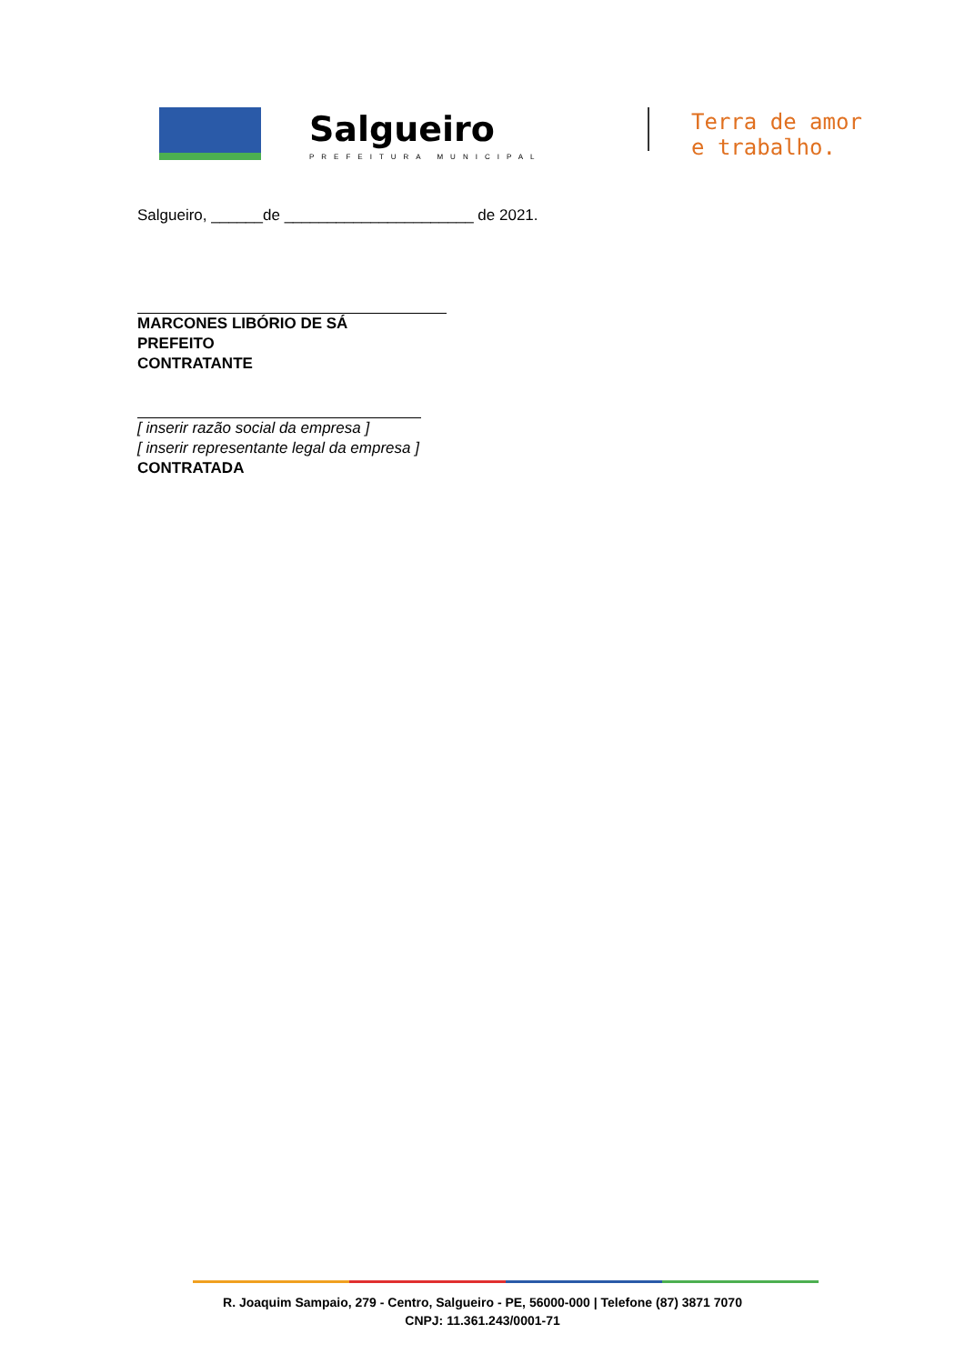Salgueiro
PREFEITURA MUNICIPAL
Terra de amor
e trabalho.
Salgueiro, ______de ______________________ de 2021.
MARCONES LIBÓRIO DE SÁ
PREFEITO
CONTRATANTE
[ inserir razão social da empresa ]
[ inserir representante legal da empresa ]
CONTRATADA
R. Joaquim Sampaio, 279 - Centro, Salgueiro - PE, 56000-000 | Telefone (87) 3871 7070
CNPJ: 11.361.243/0001-71